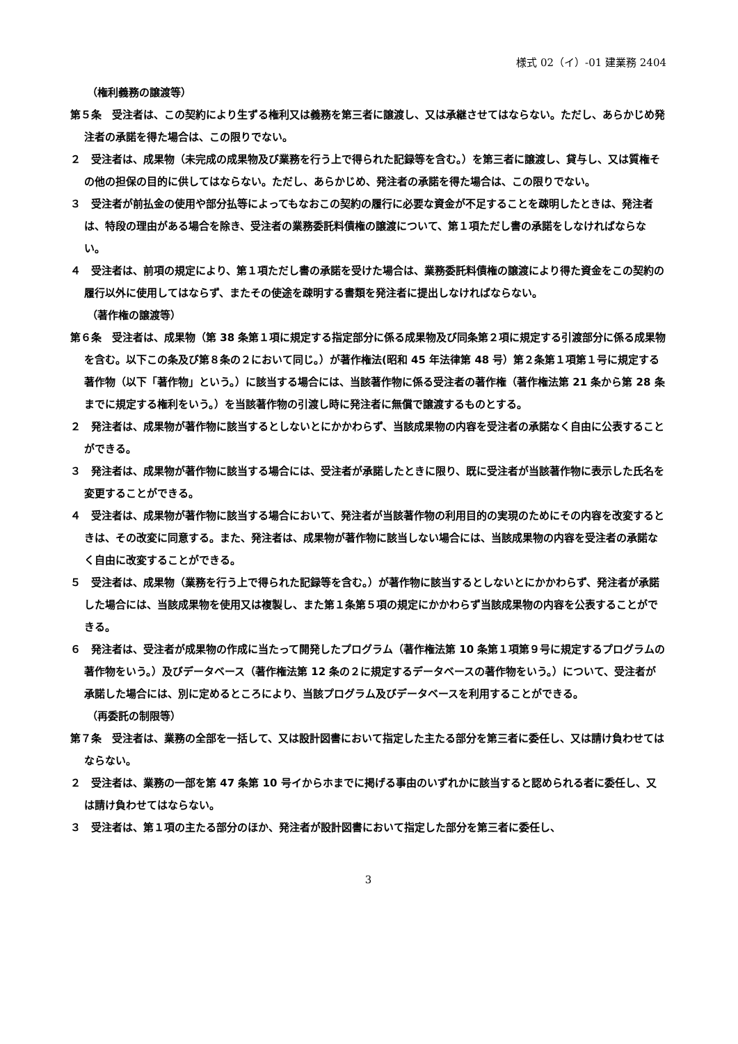様式 02（イ）-01 建業務 2404
（権利義務の譲渡等）
第５条　受注者は、この契約により生ずる権利又は義務を第三者に譲渡し、又は承継させてはならない。ただし、あらかじめ発注者の承諾を得た場合は、この限りでない。
２　受注者は、成果物（未完成の成果物及び業務を行う上で得られた記録等を含む。）を第三者に譲渡し、貸与し、又は質権その他の担保の目的に供してはならない。ただし、あらかじめ、発注者の承諾を得た場合は、この限りでない。
３　受注者が前払金の使用や部分払等によってもなおこの契約の履行に必要な資金が不足することを疎明したときは、発注者は、特段の理由がある場合を除き、受注者の業務委託料債権の譲渡について、第１項ただし書の承諾をしなければならない。
４　受注者は、前項の規定により、第１項ただし書の承諾を受けた場合は、業務委託料債権の譲渡により得た資金をこの契約の履行以外に使用してはならず、またその使途を疎明する書類を発注者に提出しなければならない。
（著作権の譲渡等）
第６条　受注者は、成果物（第 38 条第１項に規定する指定部分に係る成果物及び同条第２項に規定する引渡部分に係る成果物を含む。以下この条及び第８条の２において同じ。）が著作権法(昭和 45 年法律第 48 号）第２条第１項第１号に規定する著作物（以下「著作物」という。）に該当する場合には、当該著作物に係る受注者の著作権（著作権法第 21 条から第 28 条までに規定する権利をいう。）を当該著作物の引渡し時に発注者に無償で譲渡するものとする。
２　発注者は、成果物が著作物に該当するとしないとにかかわらず、当該成果物の内容を受注者の承諾なく自由に公表することができる。
３　発注者は、成果物が著作物に該当する場合には、受注者が承諾したときに限り、既に受注者が当該著作物に表示した氏名を変更することができる。
４　受注者は、成果物が著作物に該当する場合において、発注者が当該著作物の利用目的の実現のためにその内容を改変するときは、その改変に同意する。また、発注者は、成果物が著作物に該当しない場合には、当該成果物の内容を受注者の承諾なく自由に改変することができる。
５　受注者は、成果物（業務を行う上で得られた記録等を含む。）が著作物に該当するとしないとにかかわらず、発注者が承諾した場合には、当該成果物を使用又は複製し、また第１条第５項の規定にかかわらず当該成果物の内容を公表することができる。
６　発注者は、受注者が成果物の作成に当たって開発したプログラム（著作権法第 10 条第１項第９号に規定するプログラムの著作物をいう。）及びデータベース（著作権法第 12 条の２に規定するデータベースの著作物をいう。）について、受注者が承諾した場合には、別に定めるところにより、当該プログラム及びデータベースを利用することができる。
（再委託の制限等）
第７条　受注者は、業務の全部を一括して、又は設計図書において指定した主たる部分を第三者に委任し、又は請け負わせてはならない。
２　受注者は、業務の一部を第 47 条第 10 号イからホまでに掲げる事由のいずれかに該当すると認められる者に委任し、又は請け負わせてはならない。
３　受注者は、第１項の主たる部分のほか、発注者が設計図書において指定した部分を第三者に委任し、
3